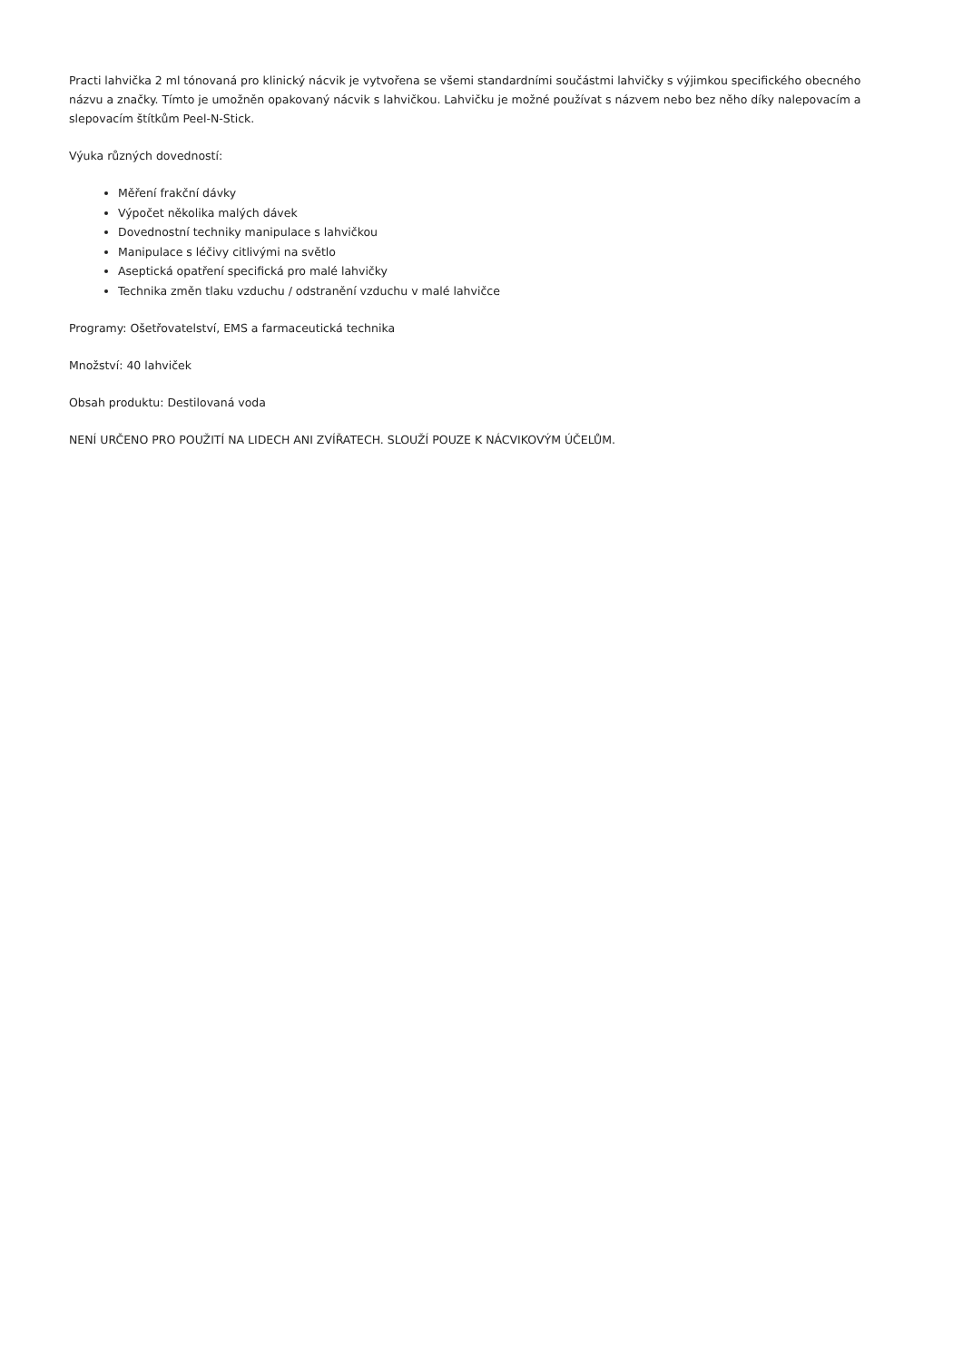Practi lahvička 2 ml tónovaná pro klinický nácvik je vytvořena se všemi standardními součástmi lahvičky s výjimkou specifického obecného názvu a značky. Tímto je umožněn opakovaný nácvik s lahvičkou. Lahvičku je možné používat s názvem nebo bez něho díky nalepovacím a slepovacím štítkům Peel-N-Stick.
Výuka různých dovedností:
Měření frakční dávky
Výpočet několika malých dávek
Dovednostní techniky manipulace s lahvičkou
Manipulace s léčivy citlivými na světlo
Aseptická opatření specifická pro malé lahvičky
Technika změn tlaku vzduchu / odstranění vzduchu v malé lahvičce
Programy: Ošetřovatelství, EMS a farmaceutická technika
Množství: 40 lahviček
Obsah produktu: Destilovaná voda
NENÍ URČENO PRO POUŽITÍ NA LIDECH ANI ZVÍŘATECH. SLOUŽÍ POUZE K NÁCVIKOVÝM ÚČELŮM.